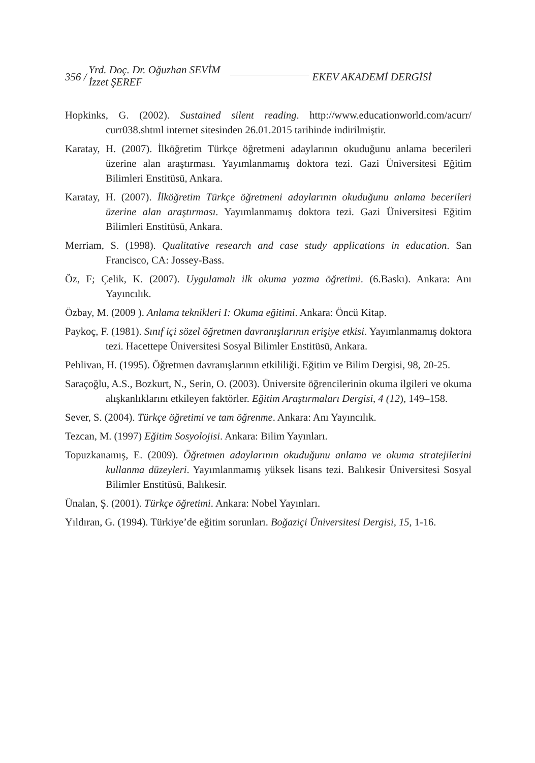356 /
Yrd. Doç. Dr. Oğuzhan SEVİM
İzzet ŞEREF
EKEV AKADEMİ DERGİSİ
Hopkinks, G. (2002). Sustained silent reading. http://www.educationworld.com/acurr/ curr038.shtml internet sitesinden 26.01.2015 tarihinde indirilmiştir.
Karatay, H. (2007). İlköğretim Türkçe öğretmeni adaylarının okuduğunu anlama becerileri üzerine alan araştırması. Yayımlanmamış doktora tezi. Gazi Üniversitesi Eğitim Bilimleri Enstitüsü, Ankara.
Karatay, H. (2007). İlköğretim Türkçe öğretmeni adaylarının okuduğunu anlama becerileri üzerine alan araştırması. Yayımlanmamış doktora tezi. Gazi Üniversitesi Eğitim Bilimleri Enstitüsü, Ankara.
Merriam, S. (1998). Qualitative research and case study applications in education. San Francisco, CA: Jossey-Bass.
Öz, F; Çelik, K. (2007). Uygulamalı ilk okuma yazma öğretimi. (6.Baskı). Ankara: Anı Yayıncılık.
Özbay, M. (2009 ). Anlama teknikleri I: Okuma eğitimi. Ankara: Öncü Kitap.
Paykoç, F. (1981). Sınıf içi sözel öğretmen davranışlarının erişiye etkisi. Yayımlanmamış doktora tezi. Hacettepe Üniversitesi Sosyal Bilimler Enstitüsü, Ankara.
Pehlivan, H. (1995). Öğretmen davranışlarının etkililiği. Eğitim ve Bilim Dergisi, 98, 20-25.
Saraçoğlu, A.S., Bozkurt, N., Serin, O. (2003). Üniversite öğrencilerinin okuma ilgileri ve okuma alışkanlıklarını etkileyen faktörler. Eğitim Araştırmaları Dergisi, 4 (12), 149–158.
Sever, S. (2004). Türkçe öğretimi ve tam öğrenme. Ankara: Anı Yayıncılık.
Tezcan, M. (1997) Eğitim Sosyolojisi. Ankara: Bilim Yayınları.
Topuzkanamış, E. (2009). Öğretmen adaylarının okuduğunu anlama ve okuma stratejilerini kullanma düzeyleri. Yayımlanmamış yüksek lisans tezi. Balıkesir Üniversitesi Sosyal Bilimler Enstitüsü, Balıkesir.
Ünalan, Ş. (2001). Türkçe öğretimi. Ankara: Nobel Yayınları.
Yıldıran, G. (1994). Türkiye’de eğitim sorunları. Boğaziçi Üniversitesi Dergisi, 15, 1-16.